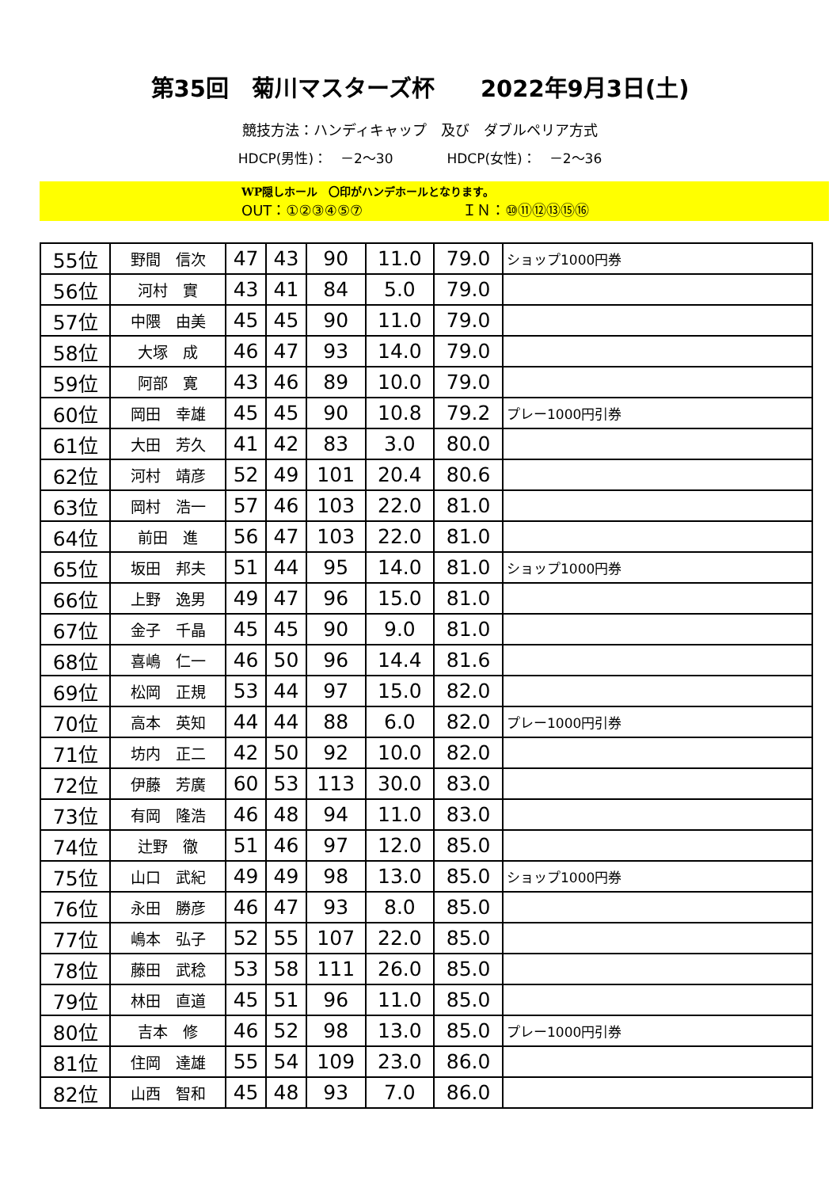第35回　菊川マスターズ杯　　2022年9月3日(土)
競技方法：ハンディキャップ　及び　ダブルペリア方式
HDCP(男性)：　－2～30　　　　HDCP(女性)：　－2～36
WP隠しホール　〇印がハンデホールとなります。
OUT：①②③④⑤⑦　　　　　　　ＩＮ：⑩⑪⑫⑬⑮⑯
| 55位 | 野間 信次 | 47 | 43 | 90 | 11.0 | 79.0 | ショップ1000円券 |
| 56位 | 河村 實 | 43 | 41 | 84 | 5.0 | 79.0 | |
| 57位 | 中隈 由美 | 45 | 45 | 90 | 11.0 | 79.0 | |
| 58位 | 大塚 成 | 46 | 47 | 93 | 14.0 | 79.0 | |
| 59位 | 阿部 寛 | 43 | 46 | 89 | 10.0 | 79.0 | |
| 60位 | 岡田 幸雄 | 45 | 45 | 90 | 10.8 | 79.2 | プレー1000円引券 |
| 61位 | 大田 芳久 | 41 | 42 | 83 | 3.0 | 80.0 | |
| 62位 | 河村 靖彦 | 52 | 49 | 101 | 20.4 | 80.6 | |
| 63位 | 岡村 浩一 | 57 | 46 | 103 | 22.0 | 81.0 | |
| 64位 | 前田 進 | 56 | 47 | 103 | 22.0 | 81.0 | |
| 65位 | 坂田 邦夫 | 51 | 44 | 95 | 14.0 | 81.0 | ショップ1000円券 |
| 66位 | 上野 逸男 | 49 | 47 | 96 | 15.0 | 81.0 | |
| 67位 | 金子 千晶 | 45 | 45 | 90 | 9.0 | 81.0 | |
| 68位 | 喜嶋 仁一 | 46 | 50 | 96 | 14.4 | 81.6 | |
| 69位 | 松岡 正規 | 53 | 44 | 97 | 15.0 | 82.0 | |
| 70位 | 高本 英知 | 44 | 44 | 88 | 6.0 | 82.0 | プレー1000円引券 |
| 71位 | 坊内 正二 | 42 | 50 | 92 | 10.0 | 82.0 | |
| 72位 | 伊藤 芳廣 | 60 | 53 | 113 | 30.0 | 83.0 | |
| 73位 | 有岡 隆浩 | 46 | 48 | 94 | 11.0 | 83.0 | |
| 74位 | 辻野 徹 | 51 | 46 | 97 | 12.0 | 85.0 | |
| 75位 | 山口 武紀 | 49 | 49 | 98 | 13.0 | 85.0 | ショップ1000円券 |
| 76位 | 永田 勝彦 | 46 | 47 | 93 | 8.0 | 85.0 | |
| 77位 | 嶋本 弘子 | 52 | 55 | 107 | 22.0 | 85.0 | |
| 78位 | 藤田 武稔 | 53 | 58 | 111 | 26.0 | 85.0 | |
| 79位 | 林田 直道 | 45 | 51 | 96 | 11.0 | 85.0 | |
| 80位 | 吉本 修 | 46 | 52 | 98 | 13.0 | 85.0 | プレー1000円引券 |
| 81位 | 住岡 達雄 | 55 | 54 | 109 | 23.0 | 86.0 | |
| 82位 | 山西 智和 | 45 | 48 | 93 | 7.0 | 86.0 | |